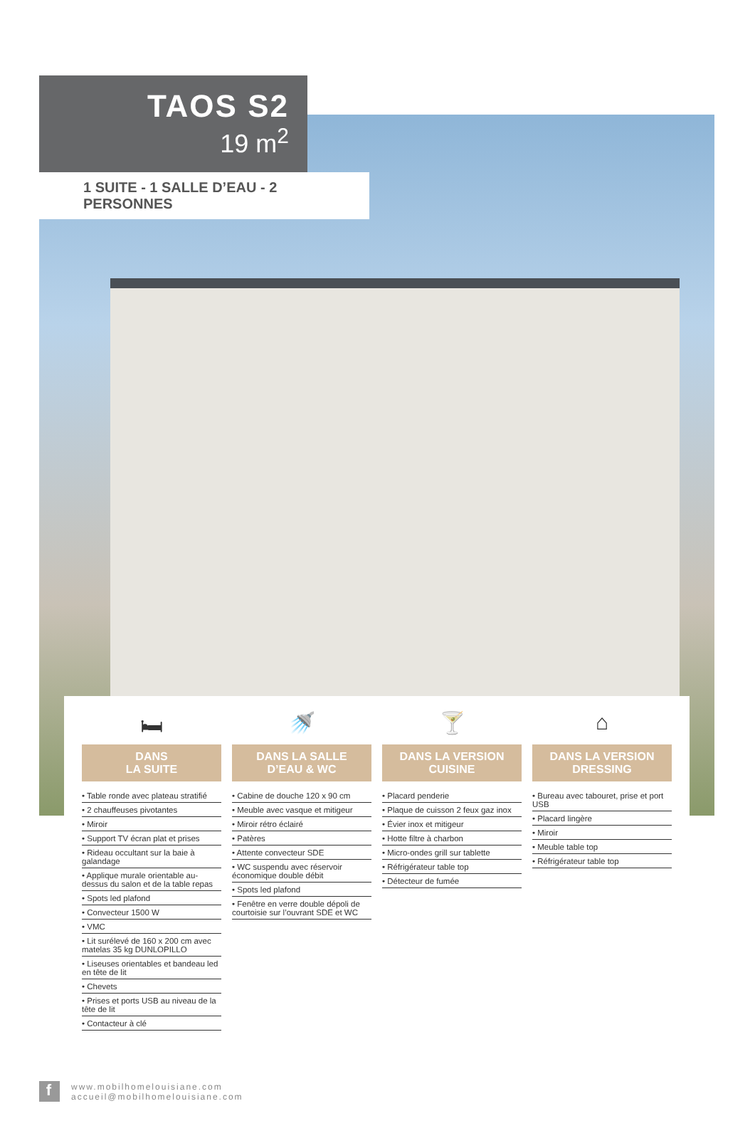TAOS S2
19 m<sup>2</sup>
1 SUITE - 1 SALLE D’EAU - 2 PERSONNES
🛏
DANS
LA SUITE
• Table ronde avec plateau stratifié
• 2 chauffeuses pivotantes
• Miroir
• Support TV écran plat et prises
• Rideau occultant sur la baie à galandage
• Applique murale orientable au-dessus du salon et de la table repas
• Spots led plafond
• Convecteur 1500 W
• VMC
• Lit surélevé de 160 x 200 cm avec matelas 35 kg DUNLOPILLO
• Liseuses orientables et bandeau led en tête de lit
• Chevets
• Prises et ports USB au niveau de la tête de lit
• Contacteur à clé
🚿
DANS LA SALLE
D’EAU & WC
• Cabine de douche 120 x 90 cm
• Meuble avec vasque et mitigeur
• Miroir rétro éclairé
• Patères
• Attente convecteur SDE
• WC suspendu avec réservoir économique double débit
• Spots led plafond
• Fenêtre en verre double dépoli de courtoisie sur l’ouvrant SDE et WC
🍸
DANS LA VERSION
CUISINE
• Placard penderie
• Plaque de cuisson 2 feux gaz inox
• Évier inox et mitigeur
• Hotte filtre à charbon
• Micro-ondes grill sur tablette
• Réfrigérateur table top
• Détecteur de fumée
⌂
DANS LA VERSION
DRESSING
• Bureau avec tabouret, prise et port USB
• Placard lingère
• Miroir
• Meuble table top
• Réfrigérateur table top
f
www.mobilhomelouisiane.com
accueil@mobilhomelouisiane.com